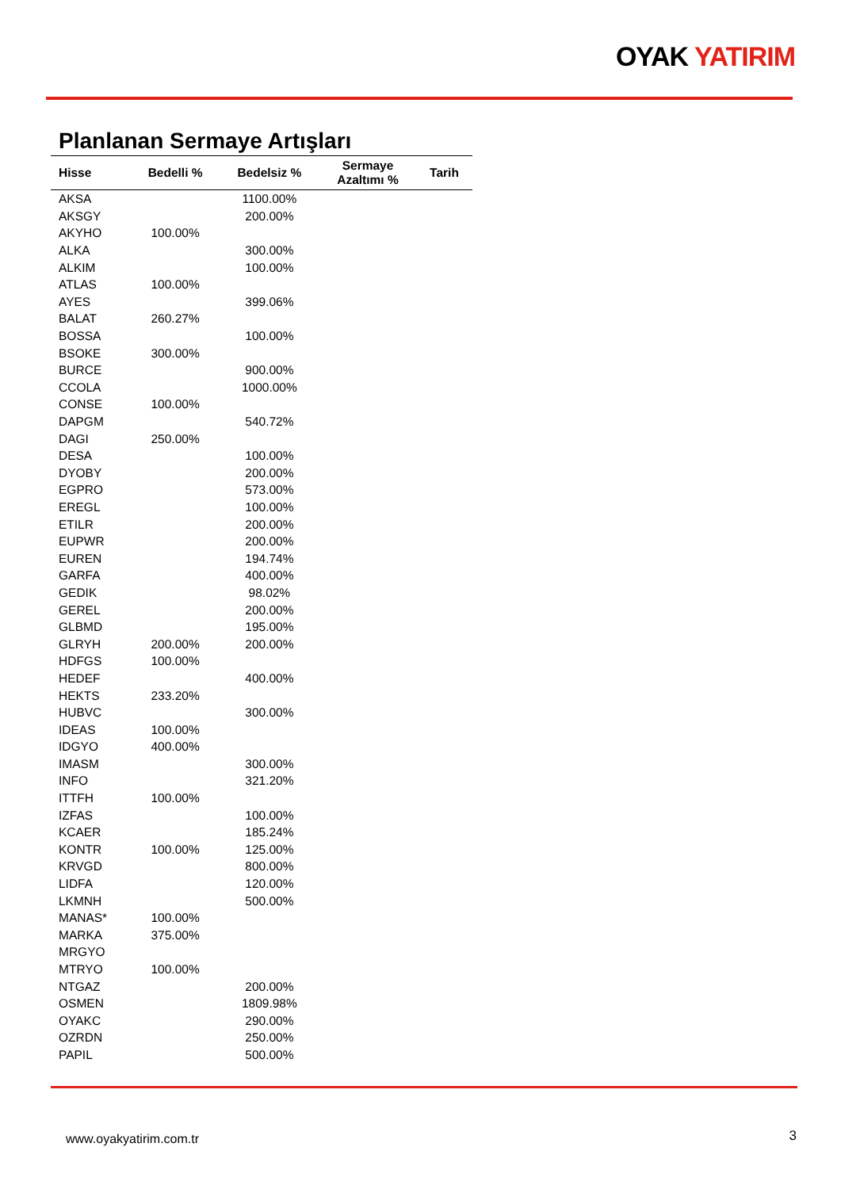OYAK YATIRIM
Planlanan Sermaye Artışları
| Hisse | Bedelli % | Bedelsiz % | Sermaye Azaltımı % | Tarih |
| --- | --- | --- | --- | --- |
| AKSA | | 1100.00% | | |
| AKSGY | | 200.00% | | |
| AKYHO | 100.00% | | | |
| ALKA | | 300.00% | | |
| ALKIM | | 100.00% | | |
| ATLAS | 100.00% | | | |
| AYES | | 399.06% | | |
| BALAT | 260.27% | | | |
| BOSSA | | 100.00% | | |
| BSOKE | 300.00% | | | |
| BURCE | | 900.00% | | |
| CCOLA | | 1000.00% | | |
| CONSE | 100.00% | | | |
| DAPGM | | 540.72% | | |
| DAGI | 250.00% | | | |
| DESA | | 100.00% | | |
| DYOBY | | 200.00% | | |
| EGPRO | | 573.00% | | |
| EREGL | | 100.00% | | |
| ETILR | | 200.00% | | |
| EUPWR | | 200.00% | | |
| EUREN | | 194.74% | | |
| GARFA | | 400.00% | | |
| GEDIK | | 98.02% | | |
| GEREL | | 200.00% | | |
| GLBMD | | 195.00% | | |
| GLRYH | 200.00% | 200.00% | | |
| HDFGS | 100.00% | | | |
| HEDEF | | 400.00% | | |
| HEKTS | 233.20% | | | |
| HUBVC | | 300.00% | | |
| IDEAS | 100.00% | | | |
| IDGYO | 400.00% | | | |
| IMASM | | 300.00% | | |
| INFO | | 321.20% | | |
| ITTFH | 100.00% | | | |
| IZFAS | | 100.00% | | |
| KCAER | | 185.24% | | |
| KONTR | 100.00% | 125.00% | | |
| KRVGD | | 800.00% | | |
| LIDFA | | 120.00% | | |
| LKMNH | | 500.00% | | |
| MANAS* | 100.00% | | | |
| MARKA | 375.00% | | | |
| MRGYO | | | | |
| MTRYO | 100.00% | | | |
| NTGAZ | | 200.00% | | |
| OSMEN | | 1809.98% | | |
| OYAKC | | 290.00% | | |
| OZRDN | | 250.00% | | |
| PAPIL | | 500.00% | | |
www.oyakyatirim.com.tr 3